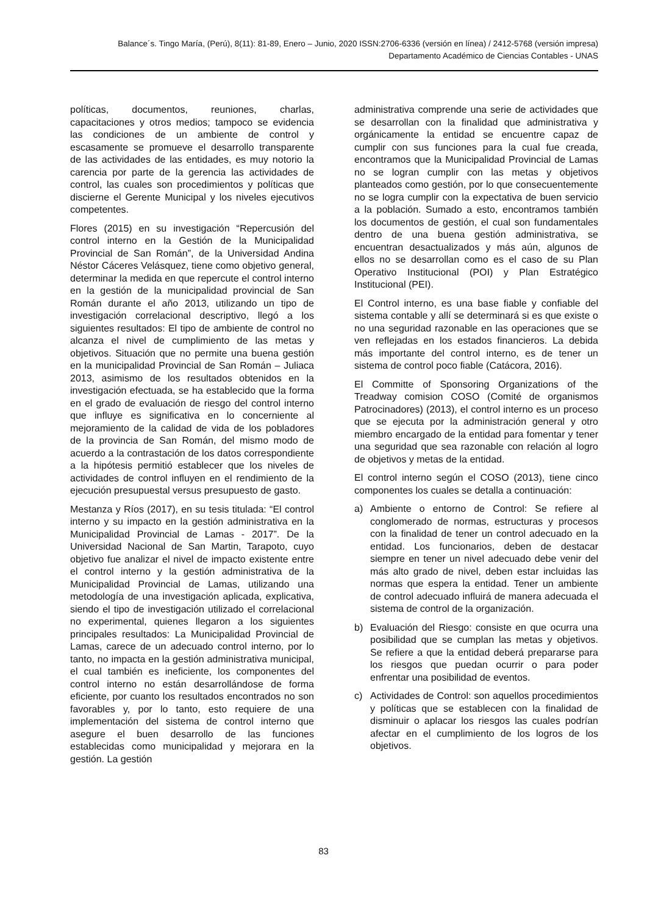Balance´s. Tingo María, (Perú), 8(11): 81-89, Enero – Junio, 2020 ISSN:2706-6336 (versión en línea) / 2412-5768 (versión impresa)
Departamento Académico de Ciencias Contables - UNAS
políticas, documentos, reuniones, charlas, capacitaciones y otros medios; tampoco se evidencia las condiciones de un ambiente de control y escasamente se promueve el desarrollo transparente de las actividades de las entidades, es muy notorio la carencia por parte de la gerencia las actividades de control, las cuales son procedimientos y políticas que discierne el Gerente Municipal y los niveles ejecutivos competentes.
Flores (2015) en su investigación “Repercusión del control interno en la Gestión de la Municipalidad Provincial de San Román”, de la Universidad Andina Néstor Cáceres Velásquez, tiene como objetivo general, determinar la medida en que repercute el control interno en la gestión de la municipalidad provincial de San Román durante el año 2013, utilizando un tipo de investigación correlacional descriptivo, llegó a los siguientes resultados: El tipo de ambiente de control no alcanza el nivel de cumplimiento de las metas y objetivos. Situación que no permite una buena gestión en la municipalidad Provincial de San Román – Juliaca 2013, asimismo de los resultados obtenidos en la investigación efectuada, se ha establecido que la forma en el grado de evaluación de riesgo del control interno que influye es significativa en lo concerniente al mejoramiento de la calidad de vida de los pobladores de la provincia de San Román, del mismo modo de acuerdo a la contrastación de los datos correspondiente a la hipótesis permitió establecer que los niveles de actividades de control influyen en el rendimiento de la ejecución presupuestal versus presupuesto de gasto.
Mestanza y Ríos (2017), en su tesis titulada: “El control interno y su impacto en la gestión administrativa en la Municipalidad Provincial de Lamas - 2017”. De la Universidad Nacional de San Martin, Tarapoto, cuyo objetivo fue analizar el nivel de impacto existente entre el control interno y la gestión administrativa de la Municipalidad Provincial de Lamas, utilizando una metodología de una investigación aplicada, explicativa, siendo el tipo de investigación utilizado el correlacional no experimental, quienes llegaron a los siguientes principales resultados: La Municipalidad Provincial de Lamas, carece de un adecuado control interno, por lo tanto, no impacta en la gestión administrativa municipal, el cual también es ineficiente, los componentes del control interno no están desarrollándose de forma eficiente, por cuanto los resultados encontrados no son favorables y, por lo tanto, esto requiere de una implementación del sistema de control interno que asegure el buen desarrollo de las funciones establecidas como municipalidad y mejorara en la gestión. La gestión
administrativa comprende una serie de actividades que se desarrollan con la finalidad que administrativa y orgánicamente la entidad se encuentre capaz de cumplir con sus funciones para la cual fue creada, encontramos que la Municipalidad Provincial de Lamas no se logran cumplir con las metas y objetivos planteados como gestión, por lo que consecuentemente no se logra cumplir con la expectativa de buen servicio a la población. Sumado a esto, encontramos también los documentos de gestión, el cual son fundamentales dentro de una buena gestión administrativa, se encuentran desactualizados y más aún, algunos de ellos no se desarrollan como es el caso de su Plan Operativo Institucional (POI) y Plan Estratégico Institucional (PEI).
El Control interno, es una base fiable y confiable del sistema contable y allí se determinará si es que existe o no una seguridad razonable en las operaciones que se ven reflejadas en los estados financieros. La debida más importante del control interno, es de tener un sistema de control poco fiable (Catácora, 2016).
El Committe of Sponsoring Organizations of the Treadway comision COSO (Comité de organismos Patrocinadores) (2013), el control interno es un proceso que se ejecuta por la administración general y otro miembro encargado de la entidad para fomentar y tener una seguridad que sea razonable con relación al logro de objetivos y metas de la entidad.
El control interno según el COSO (2013), tiene cinco componentes los cuales se detalla a continuación:
a) Ambiente o entorno de Control: Se refiere al conglomerado de normas, estructuras y procesos con la finalidad de tener un control adecuado en la entidad. Los funcionarios, deben de destacar siempre en tener un nivel adecuado debe venir del más alto grado de nivel, deben estar incluidas las normas que espera la entidad. Tener un ambiente de control adecuado influirá de manera adecuada el sistema de control de la organización.
b) Evaluación del Riesgo: consiste en que ocurra una posibilidad que se cumplan las metas y objetivos. Se refiere a que la entidad deberá prepararse para los riesgos que puedan ocurrir o para poder enfrentar una posibilidad de eventos.
c) Actividades de Control: son aquellos procedimientos y políticas que se establecen con la finalidad de disminuir o aplacar los riesgos las cuales podrían afectar en el cumplimiento de los logros de los objetivos.
83